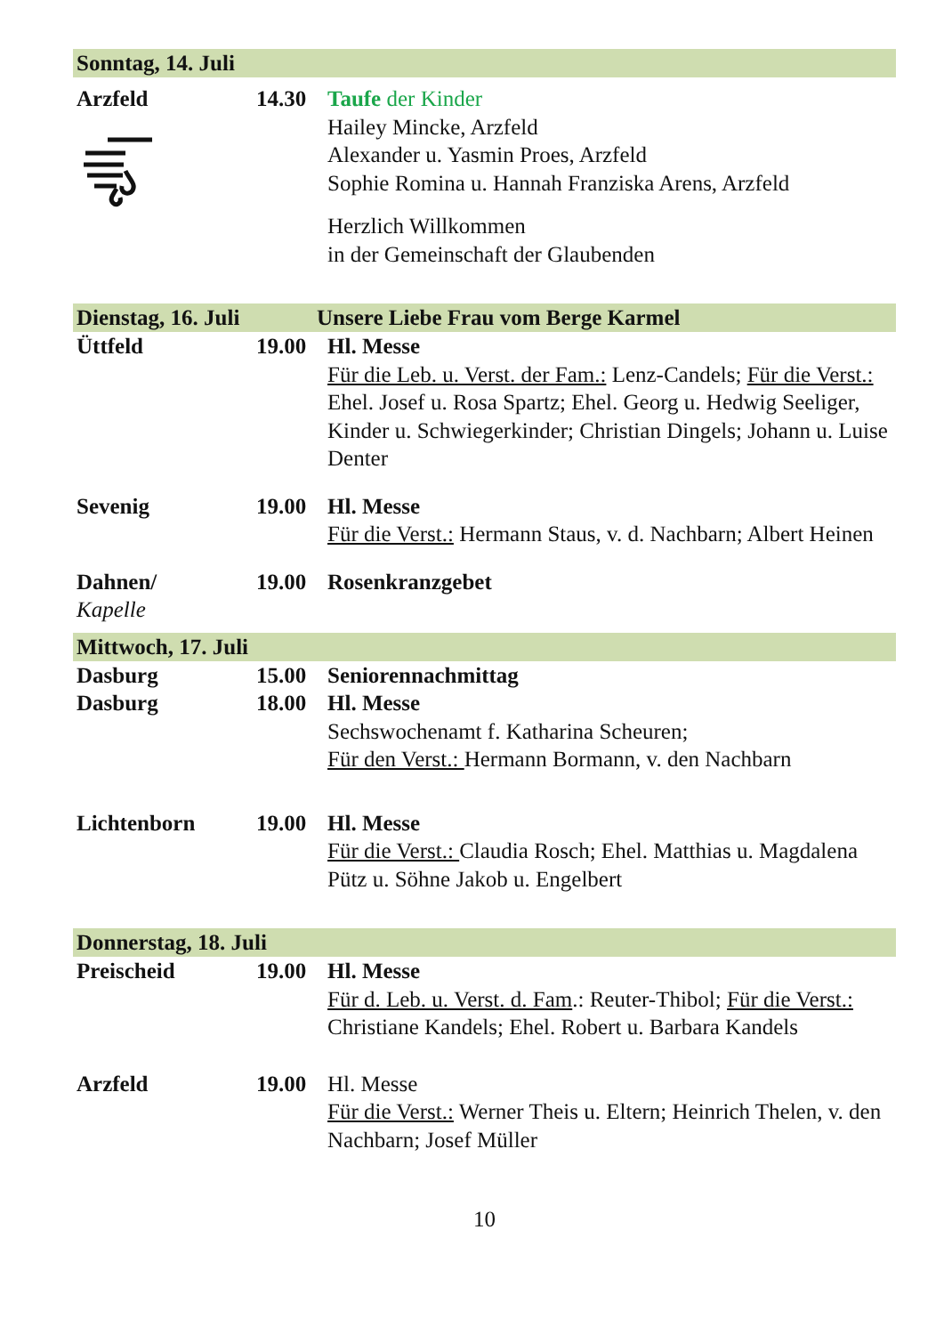Sonntag, 14. Juli
Arzfeld
14.30 Taufe der Kinder
Hailey Mincke, Arzfeld
Alexander u. Yasmin Proes, Arzfeld
Sophie Romina u. Hannah Franziska Arens, Arzfeld
Herzlich Willkommen
in der Gemeinschaft der Glaubenden
Dienstag, 16. Juli Unsere Liebe Frau vom Berge Karmel
Üttfeld 19.00 Hl. Messe
Für die Leb. u. Verst. der Fam.: Lenz-Candels; Für die Verst.: Ehel. Josef u. Rosa Spartz; Ehel. Georg u. Hedwig Seeliger, Kinder u. Schwiegerkinder; Christian Dingels; Johann u. Luise Denter
Sevenig 19.00 Hl. Messe
Für die Verst.: Hermann Staus, v. d. Nachbarn; Albert Heinen
Dahnen/
Kapelle
19.00 Rosenkranzgebet
Mittwoch, 17. Juli
Dasburg 15.00 Seniorennachmittag
Dasburg 18.00 Hl. Messe
Sechswochenamt f. Katharina Scheuren;
Für den Verst.: Hermann Bormann, v. den Nachbarn
Lichtenborn 19.00 Hl. Messe
Für die Verst.: Claudia Rosch; Ehel. Matthias u. Magdalena Pütz u. Söhne Jakob u. Engelbert
Donnerstag, 18. Juli
Preischeid 19.00 Hl. Messe
Für d. Leb. u. Verst. d. Fam.: Reuter-Thibol; Für die Verst.: Christiane Kandels; Ehel. Robert u. Barbara Kandels
Arzfeld 19.00 Hl. Messe
Für die Verst.: Werner Theis u. Eltern; Heinrich Thelen, v. den Nachbarn; Josef Müller
10